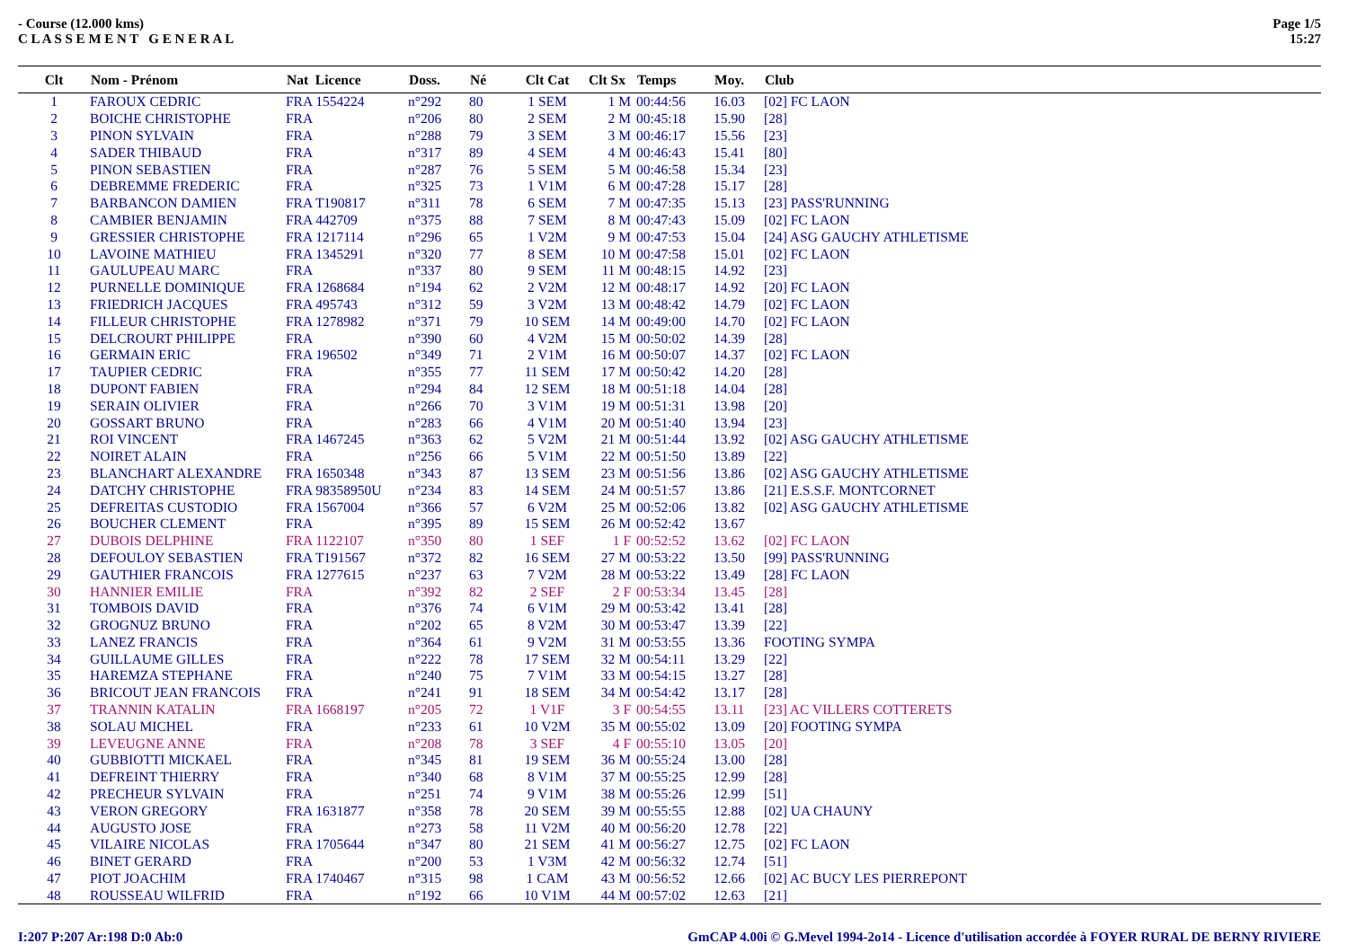- Course (12.000 kms)
C L A S S E M E N T G E N E R A L
Page 1/5
15:27
| Clt | Nom - Prénom | Nat Licence | Doss. | Né | Clt Cat | Clt Sx | Temps | Moy. | Club |
| --- | --- | --- | --- | --- | --- | --- | --- | --- | --- |
| 1 | FAROUX CEDRIC | FRA 1554224 | n°292 | 80 | 1 SEM | 1 M | 00:44:56 | 16.03 | [02] FC LAON |
| 2 | BOICHE CHRISTOPHE | FRA | n°206 | 80 | 2 SEM | 2 M | 00:45:18 | 15.90 | [28] |
| 3 | PINON SYLVAIN | FRA | n°288 | 79 | 3 SEM | 3 M | 00:46:17 | 15.56 | [23] |
| 4 | SADER THIBAUD | FRA | n°317 | 89 | 4 SEM | 4 M | 00:46:43 | 15.41 | [80] |
| 5 | PINON SEBASTIEN | FRA | n°287 | 76 | 5 SEM | 5 M | 00:46:58 | 15.34 | [23] |
| 6 | DEBREMME FREDERIC | FRA | n°325 | 73 | 1 V1M | 6 M | 00:47:28 | 15.17 | [28] |
| 7 | BARBANCON DAMIEN | FRA T190817 | n°311 | 78 | 6 SEM | 7 M | 00:47:35 | 15.13 | [23] PASS'RUNNING |
| 8 | CAMBIER BENJAMIN | FRA 442709 | n°375 | 88 | 7 SEM | 8 M | 00:47:43 | 15.09 | [02] FC LAON |
| 9 | GRESSIER CHRISTOPHE | FRA 1217114 | n°296 | 65 | 1 V2M | 9 M | 00:47:53 | 15.04 | [24] ASG GAUCHY ATHLETISME |
| 10 | LAVOINE MATHIEU | FRA 1345291 | n°320 | 77 | 8 SEM | 10 M | 00:47:58 | 15.01 | [02] FC LAON |
| 11 | GAULUPEAU MARC | FRA | n°337 | 80 | 9 SEM | 11 M | 00:48:15 | 14.92 | [23] |
| 12 | PURNELLE DOMINIQUE | FRA 1268684 | n°194 | 62 | 2 V2M | 12 M | 00:48:17 | 14.92 | [20] FC LAON |
| 13 | FRIEDRICH JACQUES | FRA 495743 | n°312 | 59 | 3 V2M | 13 M | 00:48:42 | 14.79 | [02] FC LAON |
| 14 | FILLEUR CHRISTOPHE | FRA 1278982 | n°371 | 79 | 10 SEM | 14 M | 00:49:00 | 14.70 | [02] FC LAON |
| 15 | DELCROURT PHILIPPE | FRA | n°390 | 60 | 4 V2M | 15 M | 00:50:02 | 14.39 | [28] |
| 16 | GERMAIN ERIC | FRA 196502 | n°349 | 71 | 2 V1M | 16 M | 00:50:07 | 14.37 | [02] FC LAON |
| 17 | TAUPIER CEDRIC | FRA | n°355 | 77 | 11 SEM | 17 M | 00:50:42 | 14.20 | [28] |
| 18 | DUPONT FABIEN | FRA | n°294 | 84 | 12 SEM | 18 M | 00:51:18 | 14.04 | [28] |
| 19 | SERAIN OLIVIER | FRA | n°266 | 70 | 3 V1M | 19 M | 00:51:31 | 13.98 | [20] |
| 20 | GOSSART BRUNO | FRA | n°283 | 66 | 4 V1M | 20 M | 00:51:40 | 13.94 | [23] |
| 21 | ROI VINCENT | FRA 1467245 | n°363 | 62 | 5 V2M | 21 M | 00:51:44 | 13.92 | [02] ASG GAUCHY ATHLETISME |
| 22 | NOIRET ALAIN | FRA | n°256 | 66 | 5 V1M | 22 M | 00:51:50 | 13.89 | [22] |
| 23 | BLANCHART ALEXANDRE | FRA 1650348 | n°343 | 87 | 13 SEM | 23 M | 00:51:56 | 13.86 | [02] ASG GAUCHY ATHLETISME |
| 24 | DATCHY CHRISTOPHE | FRA 98358950U | n°234 | 83 | 14 SEM | 24 M | 00:51:57 | 13.86 | [21] E.S.S.F. MONTCORNET |
| 25 | DEFREITAS CUSTODIO | FRA 1567004 | n°366 | 57 | 6 V2M | 25 M | 00:52:06 | 13.82 | [02] ASG GAUCHY ATHLETISME |
| 26 | BOUCHER CLEMENT | FRA | n°395 | 89 | 15 SEM | 26 M | 00:52:42 | 13.67 | |
| 27 | DUBOIS DELPHINE | FRA 1122107 | n°350 | 80 | 1 SEF | 1 F | 00:52:52 | 13.62 | [02] FC LAON |
| 28 | DEFOULOY SEBASTIEN | FRA T191567 | n°372 | 82 | 16 SEM | 27 M | 00:53:22 | 13.50 | [99] PASS'RUNNING |
| 29 | GAUTHIER FRANCOIS | FRA 1277615 | n°237 | 63 | 7 V2M | 28 M | 00:53:22 | 13.49 | [28] FC LAON |
| 30 | HANNIER EMILIE | FRA | n°392 | 82 | 2 SEF | 2 F | 00:53:34 | 13.45 | [28] |
| 31 | TOMBOIS DAVID | FRA | n°376 | 74 | 6 V1M | 29 M | 00:53:42 | 13.41 | [28] |
| 32 | GROGNUZ BRUNO | FRA | n°202 | 65 | 8 V2M | 30 M | 00:53:47 | 13.39 | [22] |
| 33 | LANEZ FRANCIS | FRA | n°364 | 61 | 9 V2M | 31 M | 00:53:55 | 13.36 | FOOTING SYMPA |
| 34 | GUILLAUME GILLES | FRA | n°222 | 78 | 17 SEM | 32 M | 00:54:11 | 13.29 | [22] |
| 35 | HAREMZA STEPHANE | FRA | n°240 | 75 | 7 V1M | 33 M | 00:54:15 | 13.27 | [28] |
| 36 | BRICOUT JEAN FRANCOIS | FRA | n°241 | 91 | 18 SEM | 34 M | 00:54:42 | 13.17 | [28] |
| 37 | TRANNIN KATALIN | FRA 1668197 | n°205 | 72 | 1 V1F | 3 F | 00:54:55 | 13.11 | [23] AC VILLERS COTTERETS |
| 38 | SOLAU MICHEL | FRA | n°233 | 61 | 10 V2M | 35 M | 00:55:02 | 13.09 | [20] FOOTING SYMPA |
| 39 | LEVEUGNE ANNE | FRA | n°208 | 78 | 3 SEF | 4 F | 00:55:10 | 13.05 | [20] |
| 40 | GUBBIOTTI MICKAEL | FRA | n°345 | 81 | 19 SEM | 36 M | 00:55:24 | 13.00 | [28] |
| 41 | DEFREINT THIERRY | FRA | n°340 | 68 | 8 V1M | 37 M | 00:55:25 | 12.99 | [28] |
| 42 | PRECHEUR SYLVAIN | FRA | n°251 | 74 | 9 V1M | 38 M | 00:55:26 | 12.99 | [51] |
| 43 | VERON GREGORY | FRA 1631877 | n°358 | 78 | 20 SEM | 39 M | 00:55:55 | 12.88 | [02] UA CHAUNY |
| 44 | AUGUSTO JOSE | FRA | n°273 | 58 | 11 V2M | 40 M | 00:56:20 | 12.78 | [22] |
| 45 | VILAIRE NICOLAS | FRA 1705644 | n°347 | 80 | 21 SEM | 41 M | 00:56:27 | 12.75 | [02] FC LAON |
| 46 | BINET GERARD | FRA | n°200 | 53 | 1 V3M | 42 M | 00:56:32 | 12.74 | [51] |
| 47 | PIOT JOACHIM | FRA 1740467 | n°315 | 98 | 1 CAM | 43 M | 00:56:52 | 12.66 | [02] AC BUCY LES PIERREPONT |
| 48 | ROUSSEAU WILFRID | FRA | n°192 | 66 | 10 V1M | 44 M | 00:57:02 | 12.63 | [21] |
I:207 P:207 Ar:198 D:0 Ab:0 GmCAP 4.00i © G.Mevel 1994-2o14 - Licence d'utilisation accordée à FOYER RURAL DE BERNY RIVIERE